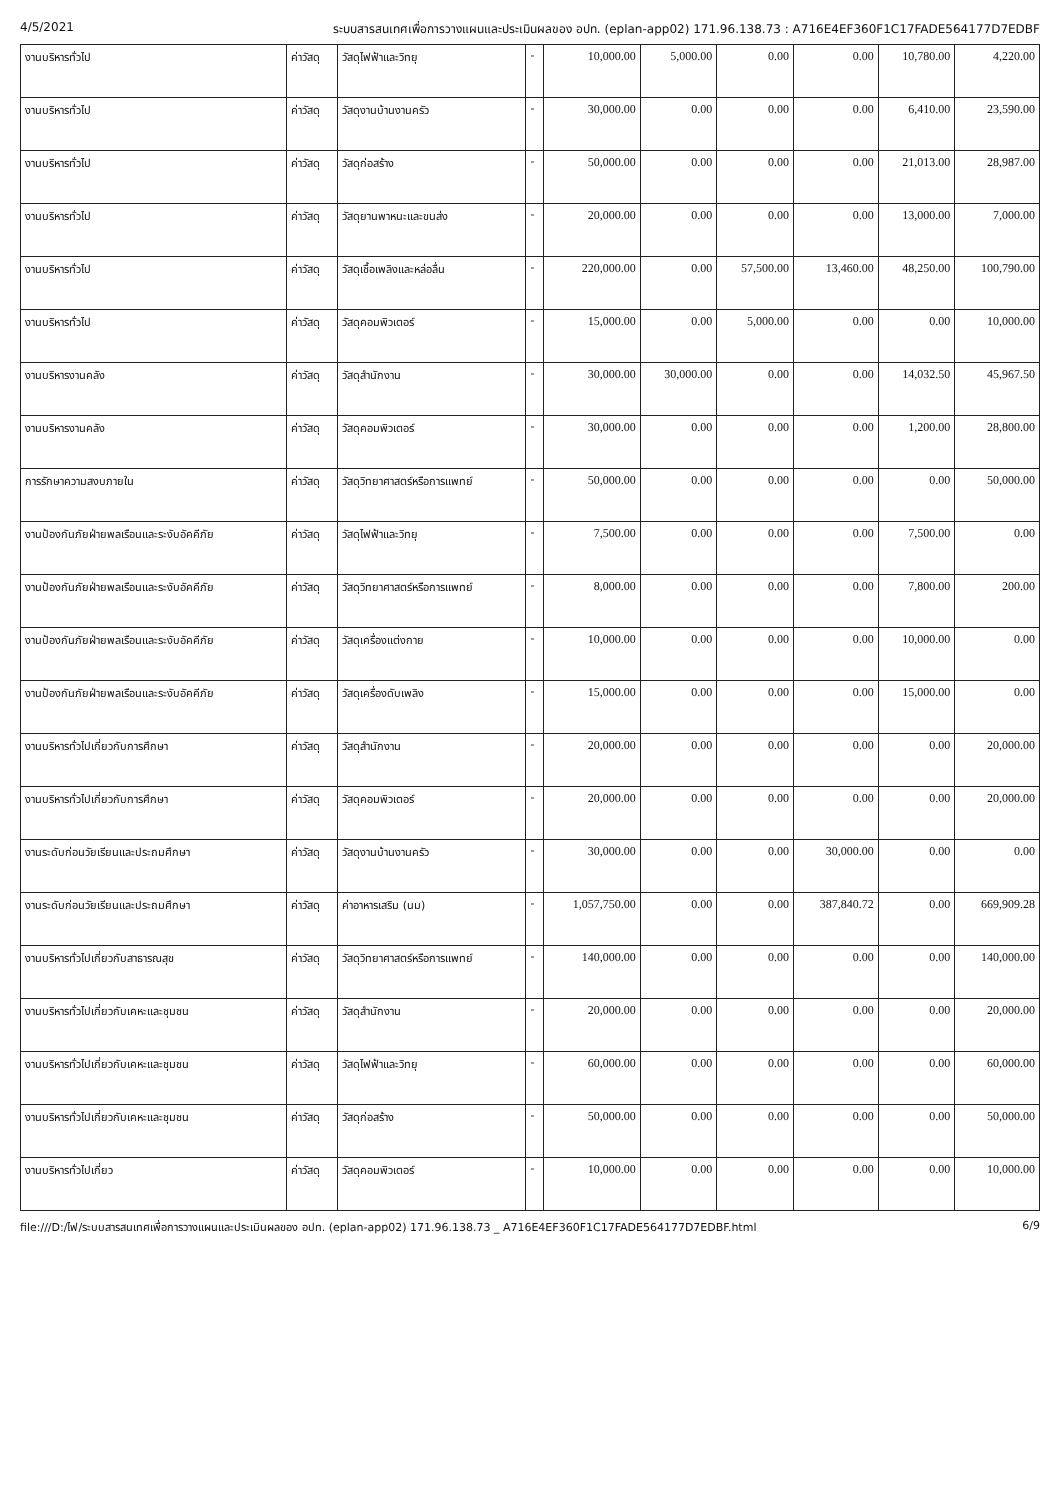4/5/2021 ระบบสารสนเทศเพื่อการวางแผนและประเมินผลของ อปท. (eplan-app02) 171.96.138.73 : A716E4EF360F1C17FADE564177D7EDBF
| งานบริหารทั่วไป | ค่าวัสดุ | วัสดุไฟฟ้าและวิทยุ | - | 10,000.00 | 5,000.00 | 0.00 | 0.00 | 10,780.00 | 4,220.00 |
| งานบริหารทั่วไป | ค่าวัสดุ | วัสดุงานบ้านงานครัว | - | 30,000.00 | 0.00 | 0.00 | 0.00 | 6,410.00 | 23,590.00 |
| งานบริหารทั่วไป | ค่าวัสดุ | วัสดุก่อสร้าง | - | 50,000.00 | 0.00 | 0.00 | 0.00 | 21,013.00 | 28,987.00 |
| งานบริหารทั่วไป | ค่าวัสดุ | วัสดุยานพาหนะและขนส่ง | - | 20,000.00 | 0.00 | 0.00 | 0.00 | 13,000.00 | 7,000.00 |
| งานบริหารทั่วไป | ค่าวัสดุ | วัสดุเชื้อเพลิงและหล่อลื่น | - | 220,000.00 | 0.00 | 57,500.00 | 13,460.00 | 48,250.00 | 100,790.00 |
| งานบริหารทั่วไป | ค่าวัสดุ | วัสดุคอมพิวเตอร์ | - | 15,000.00 | 0.00 | 5,000.00 | 0.00 | 0.00 | 10,000.00 |
| งานบริหารงานคลัง | ค่าวัสดุ | วัสดุสำนักงาน | - | 30,000.00 | 30,000.00 | 0.00 | 0.00 | 14,032.50 | 45,967.50 |
| งานบริหารงานคลัง | ค่าวัสดุ | วัสดุคอมพิวเตอร์ | - | 30,000.00 | 0.00 | 0.00 | 0.00 | 1,200.00 | 28,800.00 |
| การรักษาความสงบภายใน | ค่าวัสดุ | วัสดุวิทยาศาสตร์หรือการแพทย์ | - | 50,000.00 | 0.00 | 0.00 | 0.00 | 0.00 | 50,000.00 |
| งานป้องกันภัยฝ่ายพลเรือนและระงับอัคคีภัย | ค่าวัสดุ | วัสดุไฟฟ้าและวิทยุ | - | 7,500.00 | 0.00 | 0.00 | 0.00 | 7,500.00 | 0.00 |
| งานป้องกันภัยฝ่ายพลเรือนและระงับอัคคีภัย | ค่าวัสดุ | วัสดุวิทยาศาสตร์หรือการแพทย์ | - | 8,000.00 | 0.00 | 0.00 | 0.00 | 7,800.00 | 200.00 |
| งานป้องกันภัยฝ่ายพลเรือนและระงับอัคคีภัย | ค่าวัสดุ | วัสดุเครื่องแต่งกาย | - | 10,000.00 | 0.00 | 0.00 | 0.00 | 10,000.00 | 0.00 |
| งานป้องกันภัยฝ่ายพลเรือนและระงับอัคคีภัย | ค่าวัสดุ | วัสดุเครื่องดับเพลิง | - | 15,000.00 | 0.00 | 0.00 | 0.00 | 15,000.00 | 0.00 |
| งานบริหารทั่วไปเกี่ยวกับการศึกษา | ค่าวัสดุ | วัสดุสำนักงาน | - | 20,000.00 | 0.00 | 0.00 | 0.00 | 0.00 | 20,000.00 |
| งานบริหารทั่วไปเกี่ยวกับการศึกษา | ค่าวัสดุ | วัสดุคอมพิวเตอร์ | - | 20,000.00 | 0.00 | 0.00 | 0.00 | 0.00 | 20,000.00 |
| งานระดับก่อนวัยเรียนและประถมศึกษา | ค่าวัสดุ | วัสดุงานบ้านงานครัว | - | 30,000.00 | 0.00 | 0.00 | 30,000.00 | 0.00 | 0.00 |
| งานระดับก่อนวัยเรียนและประถมศึกษา | ค่าวัสดุ | ค่าอาหารเสริม (นม) | - | 1,057,750.00 | 0.00 | 0.00 | 387,840.72 | 0.00 | 669,909.28 |
| งานบริหารทั่วไปเกี่ยวกับสาธารณสุข | ค่าวัสดุ | วัสดุวิทยาศาสตร์หรือการแพทย์ | - | 140,000.00 | 0.00 | 0.00 | 0.00 | 0.00 | 140,000.00 |
| งานบริหารทั่วไปเกี่ยวกับเคหะและชุมชน | ค่าวัสดุ | วัสดุสำนักงาน | - | 20,000.00 | 0.00 | 0.00 | 0.00 | 0.00 | 20,000.00 |
| งานบริหารทั่วไปเกี่ยวกับเคหะและชุมชน | ค่าวัสดุ | วัสดุไฟฟ้าและวิทยุ | - | 60,000.00 | 0.00 | 0.00 | 0.00 | 0.00 | 60,000.00 |
| งานบริหารทั่วไปเกี่ยวกับเคหะและชุมชน | ค่าวัสดุ | วัสดุก่อสร้าง | - | 50,000.00 | 0.00 | 0.00 | 0.00 | 0.00 | 50,000.00 |
| งานบริหารทั่วไปเกี่ยว | ค่าวัสดุ | วัสดุคอมพิวเตอร์ | - | 10,000.00 | 0.00 | 0.00 | 0.00 | 0.00 | 10,000.00 |
file:///D:/ไฟ/ระบบสารสนเทศเพื่อการวางแผนและประเมินผลของ อปท. (eplan-app02) 171.96.138.73 _ A716E4EF360F1C17FADE564177D7EDBF.html 6/9